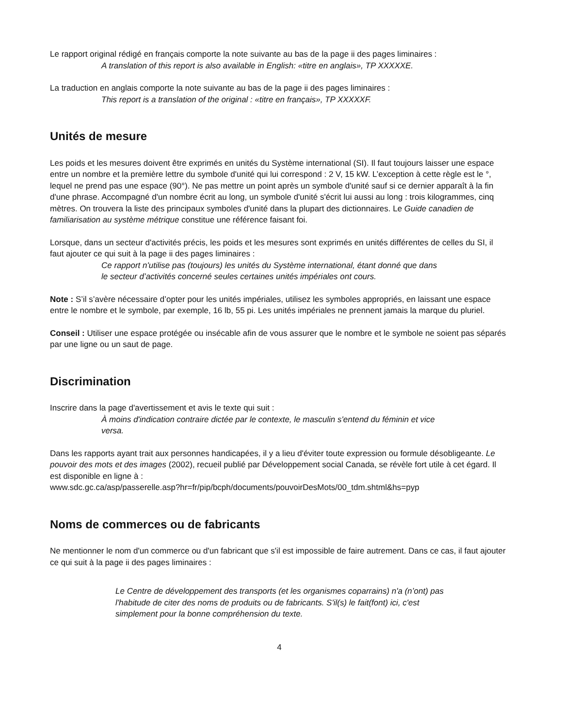Le rapport original rédigé en français comporte la note suivante au bas de la page ii des pages liminaires :
A translation of this report is also available in English: «titre en anglais», TP XXXXXE.
La traduction en anglais comporte la note suivante au bas de la page ii des pages liminaires :
This report is a translation of the original : «titre en français», TP XXXXXF.
Unités de mesure
Les poids et les mesures doivent être exprimés en unités du Système international (SI). Il faut toujours laisser une espace entre un nombre et la première lettre du symbole d'unité qui lui correspond : 2 V, 15 kW. L’exception à cette règle est le °, lequel ne prend pas une espace (90°). Ne pas mettre un point après un symbole d'unité sauf si ce dernier apparaît à la fin d'une phrase. Accompagné d'un nombre écrit au long, un symbole d'unité s'écrit lui aussi au long : trois kilogrammes, cinq mètres. On trouvera la liste des principaux symboles d'unité dans la plupart des dictionnaires. Le Guide canadien de familiarisation au système métrique constitue une référence faisant foi.
Lorsque, dans un secteur d'activités précis, les poids et les mesures sont exprimés en unités différentes de celles du SI, il faut ajouter ce qui suit à la page ii des pages liminaires :
Ce rapport n'utilise pas (toujours) les unités du Système international, étant donné que dans le secteur d’activités concerné seules certaines unités impériales ont cours.
Note : S’il s’avère nécessaire d’opter pour les unités impériales, utilisez les symboles appropriés, en laissant une espace entre le nombre et le symbole, par exemple, 16 lb, 55 pi. Les unités impériales ne prennent jamais la marque du pluriel.
Conseil : Utiliser une espace protégée ou insécable afin de vous assurer que le nombre et le symbole ne soient pas séparés par une ligne ou un saut de page.
Discrimination
Inscrire dans la page d'avertissement et avis le texte qui suit :
À moins d'indication contraire dictée par le contexte, le masculin s'entend du féminin et vice versa.
Dans les rapports ayant trait aux personnes handicapées, il y a lieu d'éviter toute expression ou formule désobligeante. Le pouvoir des mots et des images (2002), recueil publié par Développement social Canada, se révèle fort utile à cet égard. Il est disponible en ligne à :
www.sdc.gc.ca/asp/passerelle.asp?hr=fr/pip/bcph/documents/pouvoirDesMots/00_tdm.shtml&hs=pyp
Noms de commerces ou de fabricants
Ne mentionner le nom d'un commerce ou d'un fabricant que s'il est impossible de faire autrement. Dans ce cas, il faut ajouter ce qui suit à la page ii des pages liminaires :
Le Centre de développement des transports (et les organismes coparrains) n'a (n’ont) pas l'habitude de citer des noms de produits ou de fabricants. S'il(s) le fait(font) ici, c'est simplement pour la bonne compréhension du texte.
4